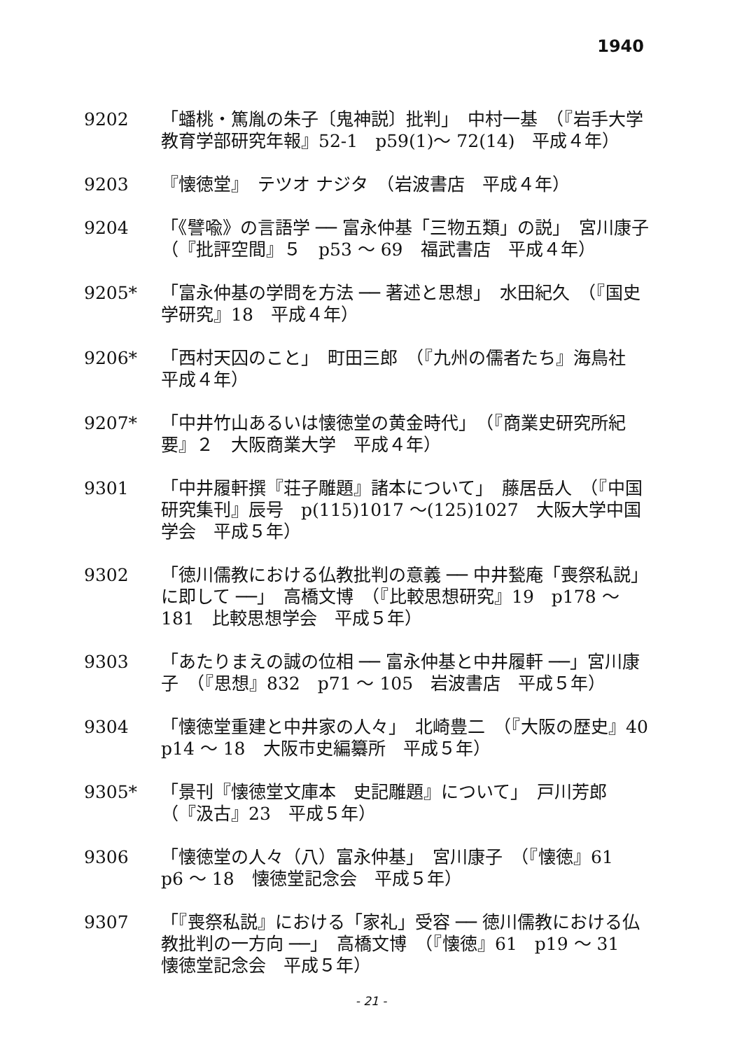1940
9202 「蟠桃・篤胤の朱子〔鬼神説〕批判」　中村一基　（『岩手大学教育学部研究年報』52-1　p59(1)〜 72(14)　平成４年）
9203 『懐徳堂』　テツオ ナジタ　（岩波書店　平成４年）
9204 「《譬喩》の言語学 ── 富永仲基「三物五類」の説」　宮川康子　（『批評空間』５　p53 〜 69　福武書店　平成４年）
9205* 「富永仲基の学問を方法 ── 著述と思想」　水田紀久　（『国史学研究』18　平成４年）
9206* 「西村天囚のこと」　町田三郎　（『九州の儒者たち』海鳥社　平成４年）
9207* 「中井竹山あるいは懐徳堂の黄金時代」　（『商業史研究所紀要』２　大阪商業大学　平成４年）
9301 「中井履軒撰『荘子雕題』諸本について」　藤居岳人　（『中国研究集刊』辰号　p(115)1017 〜(125)1027　大阪大学中国学会　平成５年）
9302 「徳川儒教における仏教批判の意義 ── 中井甃庵「喪祭私説」に即して ──」　高橋文博　（『比較思想研究』19　p178 〜 181　比較思想学会　平成５年）
9303 「あたりまえの誠の位相 ── 富永仲基と中井履軒 ──」宮川康子　（『思想』832　p71 〜 105　岩波書店　平成５年）
9304 「懐徳堂重建と中井家の人々」　北崎豊二　（『大阪の歴史』40　p14 〜 18　大阪市史編纂所　平成５年）
9305* 「景刊『懐徳堂文庫本　史記雕題』について」　戸川芳郎　（『汲古』23　平成５年）
9306 「懐徳堂の人々（八）富永仲基」　宮川康子　（『懐徳』61　p6 〜 18　懐徳堂記念会　平成５年）
9307 「『喪祭私説』における「家礼」受容 ── 徳川儒教における仏教批判の一方向 ──」　高橋文博　（『懐徳』61　p19 〜 31　懐徳堂記念会　平成５年）
- 21 -